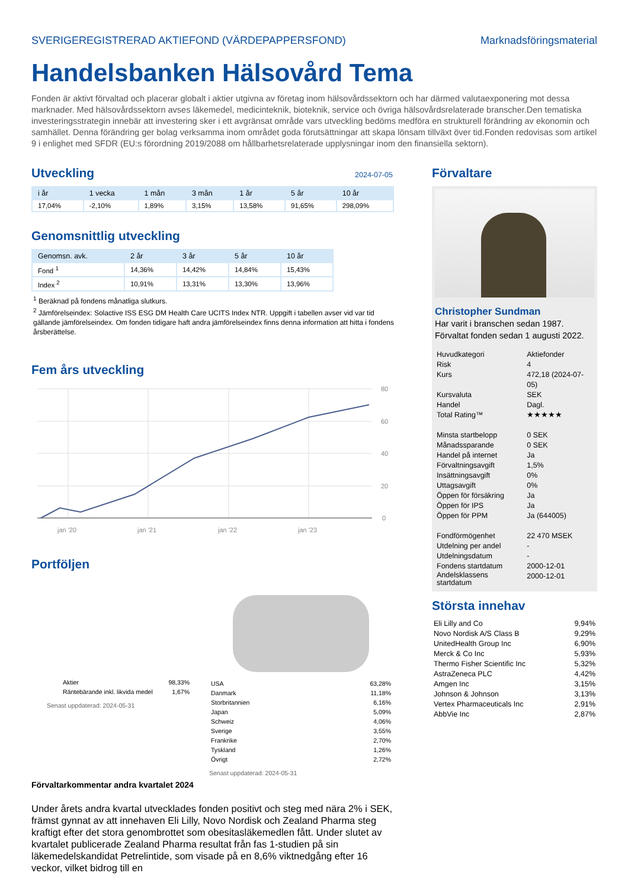SVERIGEREGISTRERAD AKTIEFOND (VÄRDEPAPPERSFOND) Marknadsföringsmaterial
Handelsbanken Hälsovård Tema
Fonden är aktivt förvaltad och placerar globalt i aktier utgivna av företag inom hälsovårdssektorn och har därmed valutaexponering mot dessa marknader. Med hälsovårdssektorn avses läkemedel, medicinteknik, bioteknik, service och övriga hälsovårdsrelaterade branscher.Den tematiska investeringsstrategin innebär att investering sker i ett avgränsat område vars utveckling bedöms medföra en strukturell förändring av ekonomin och samhället. Denna förändring ger bolag verksamma inom området goda förutsättningar att skapa lönsam tillväxt över tid.Fonden redovisas som artikel 9 i enlighet med SFDR (EU:s förordning 2019/2088 om hållbarhetsrelaterade upplysningar inom den finansiella sektorn).
Utveckling
2024-07-05
| i år | 1 vecka | 1 mån | 3 mån | 1 år | 5 år | 10 år |
| --- | --- | --- | --- | --- | --- | --- |
| 17,04% | -2,10% | 1,89% | 3,15% | 13,58% | 91,65% | 298,09% |
Genomsnittlig utveckling
| Genomsn. avk. | 2 år | 3 år | 5 år | 10 år |
| --- | --- | --- | --- | --- |
| Fond <sup>1</sup> | 14,36% | 14,42% | 14,84% | 15,43% |
| Index <sup>2</sup> | 10,91% | 13,31% | 13,30% | 13,96% |
<sup>1</sup> Beräknad på fondens månatliga slutkurs.
<sup>2</sup> Jämförelseindex: Solactive ISS ESG DM Health Care UCITS Index NTR. Uppgift i tabellen avser vid var tid gällande jämförelseindex. Om fonden tidigare haft andra jämförelseindex finns denna information att hitta i fondens årsberättelse.
Fem års utveckling
80
60
40
20
0
jan '20
jan '21
jan '22
jan '23
Portföljen
| Aktier | 98,33% |
| Räntebärande inkl. likvida medel | 1,67% |
Senast uppdaterad: 2024-05-31
| USA | 63,28% |
| Danmark | 11,18% |
| Storbritannien | 6,16% |
| Japan | 5,09% |
| Schweiz | 4,06% |
| Sverige | 3,55% |
| Frankrike | 2,70% |
| Tyskland | 1,26% |
| Övrigt | 2,72% |
Senast uppdaterad: 2024-05-31
Förvaltarkommentar andra kvartalet 2024
Under årets andra kvartal utvecklades fonden positivt och steg med nära 2% i SEK, främst gynnat av att innehaven Eli Lilly, Novo Nordisk och Zealand Pharma steg kraftigt efter det stora genombrottet som obesitasläkemedlen fått. Under slutet av kvartalet publicerade Zealand Pharma resultat från fas 1-studien på sin läkemedelskandidat Petrelintide, som visade på en 8,6% viktnedgång efter 16 veckor, vilket bidrog till en
Förvaltare
Christopher Sundman
Har varit i branschen sedan 1987.
Förvaltat fonden sedan 1 augusti 2022.
| Huvudkategori | Aktiefonder |
| Risk | 4 |
| Kurs | 472,18 (2024-07-05) |
| Kursvaluta | SEK |
| Handel | Dagl. |
| Total Rating™ | ★★★★★ |
| Minsta startbelopp | 0 SEK |
| Månadssparande | 0 SEK |
| Handel på internet | Ja |
| Förvaltningsavgift | 1,5% |
| Insättningsavgift | 0% |
| Uttagsavgift | 0% |
| Öppen för försäkring | Ja |
| Öppen för IPS | Ja |
| Öppen för PPM | Ja (644005) |
| Fondförmögenhet | 22 470 MSEK |
| Utdelning per andel | - |
| Utdelningsdatum | - |
| Fondens startdatum | 2000-12-01 |
| Andelsklassens startdatum | 2000-12-01 |
Största innehav
| Eli Lilly and Co | 9,94% |
| Novo Nordisk A/S Class B | 9,29% |
| UnitedHealth Group Inc | 6,90% |
| Merck & Co Inc | 5,93% |
| Thermo Fisher Scientific Inc | 5,32% |
| AstraZeneca PLC | 4,42% |
| Amgen Inc | 3,15% |
| Johnson & Johnson | 3,13% |
| Vertex Pharmaceuticals Inc | 2,91% |
| AbbVie Inc | 2,87% |